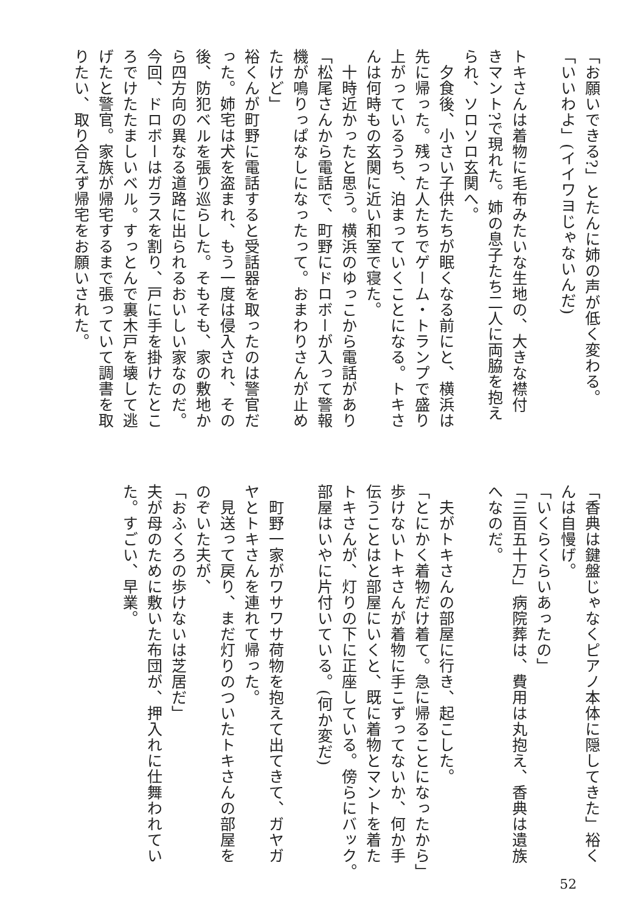「お願いできる?」とたんに姉の声が低く変わる。
「いいわよ」(イイワヨじゃないんだ)
トキさんは着物に毛布みたいな生地の、大きな襟付
きマント?で現れた。姉の息子たち二人に両脇を抱え
られ、ソロソロ玄関へ。
　夕食後、小さい子供たちが眠くなる前にと、横浜は
先に帰った。残った人たちでゲーム・トランプで盛り
上がっているうち、泊まっていくことになる。トキさ
んは何時もの玄関に近い和室で寝た。
　十時近かったと思う。横浜のゆっこから電話があり
「松尾さんから電話で、町野にドロボーが入って警報
機が鳴りっぱなしになったって。おまわりさんが止め
たけど」
裕くんが町野に電話すると受話器を取ったのは警官だ
った。姉宅は犬を盗まれ、もう一度は侵入され、その
後、防犯ベルを張り巡らした。そもそも、家の敷地か
ら四方向の異なる道路に出られるおいしい家なのだ。
今回、ドロボーはガラスを割り、戸に手を掛けたとこ
ろでけたたましいベル。すっとんで裏木戸を壊して逃
げたと警官。家族が帰宅するまで張っていて調書を取
りたい、取り合えず帰宅をお願いされた。
「香典は鍵盤じゃなくピアノ本体に隠してきた」裕く
んは自慢げ。
「いくらくらいあったの」
「三百五十万」病院葬は、費用は丸抱え、香典は遺族
へなのだ。
　夫がトキさんの部屋に行き、起こした。
「とにかく着物だけ着て。急に帰ることになったから」
歩けないトキさんが着物に手こずってないか、何か手
伝うことはと部屋にいくと、既に着物とマントを着た
トキさんが、灯りの下に正座している。傍らにバック。
部屋はいやに片付いている。(何か変だ)
　町野一家がワサワサ荷物を抱えて出てきて、ガヤガ
ヤとトキさんを連れて帰った。
　見送って戻り、まだ灯りのついたトキさんの部屋を
のぞいた夫が、
「おふくろの歩けないは芝居だ」
夫が母のために敷いた布団が、押入れに仕舞われてい
た。すごい、早業。
52